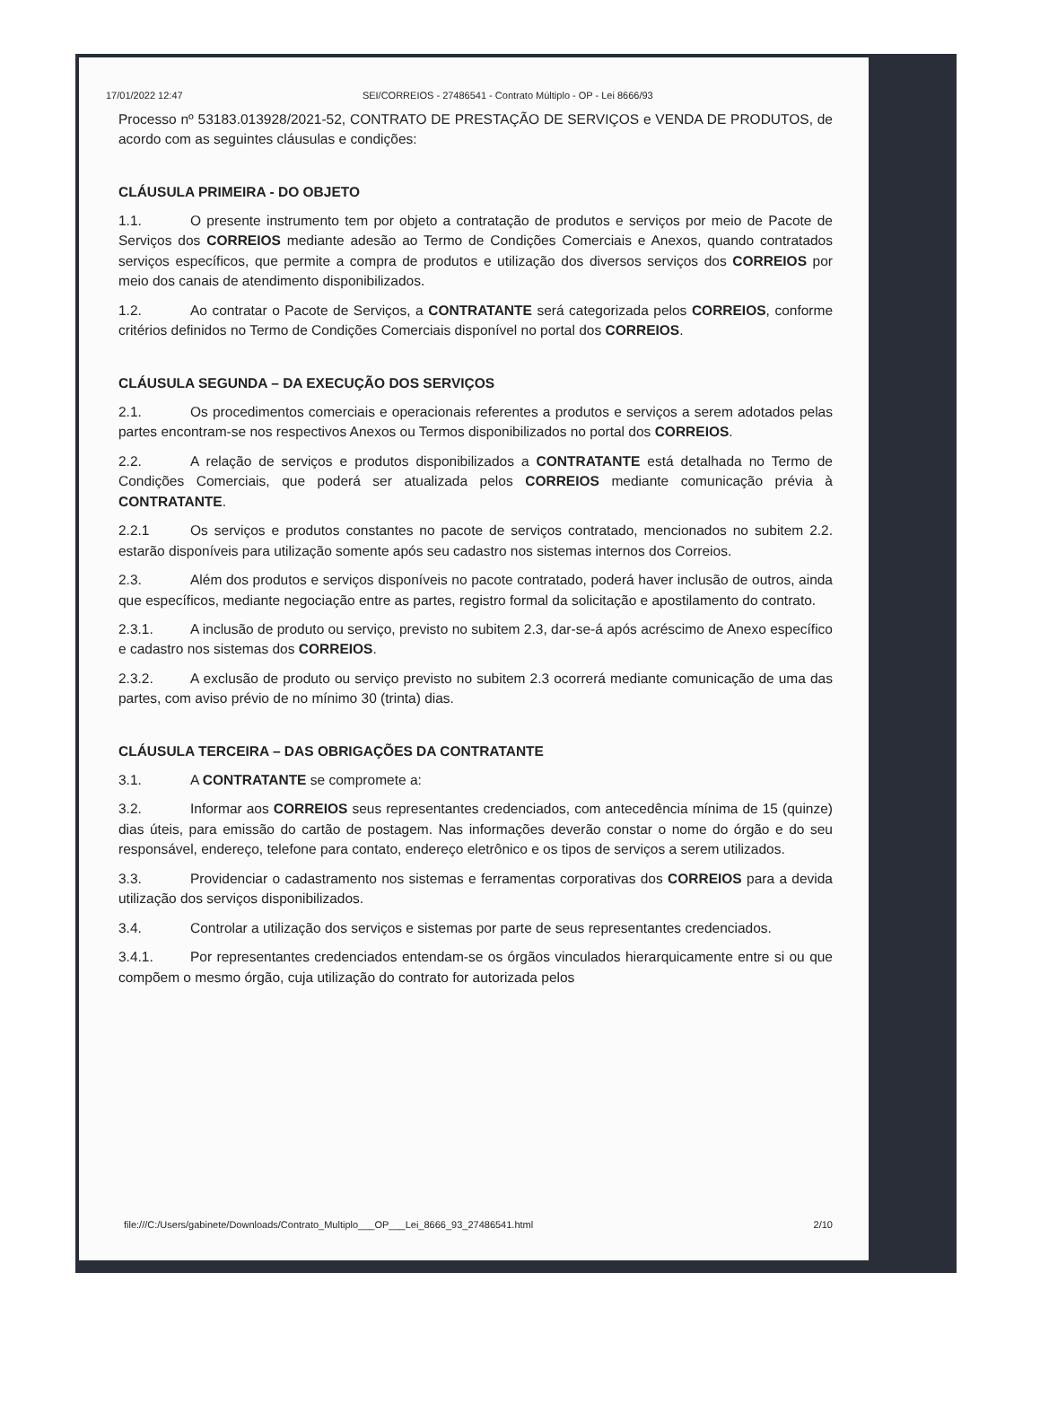17/01/2022 12:47 SEI/CORREIOS - 27486541 - Contrato Múltiplo - OP - Lei 8666/93
Processo nº 53183.013928/2021-52, CONTRATO DE PRESTAÇÃO DE SERVIÇOS e VENDA DE PRODUTOS, de acordo com as seguintes cláusulas e condições:
CLÁUSULA PRIMEIRA - DO OBJETO
1.1. O presente instrumento tem por objeto a contratação de produtos e serviços por meio de Pacote de Serviços dos CORREIOS mediante adesão ao Termo de Condições Comerciais e Anexos, quando contratados serviços específicos, que permite a compra de produtos e utilização dos diversos serviços dos CORREIOS por meio dos canais de atendimento disponibilizados.
1.2. Ao contratar o Pacote de Serviços, a CONTRATANTE será categorizada pelos CORREIOS, conforme critérios definidos no Termo de Condições Comerciais disponível no portal dos CORREIOS.
CLÁUSULA SEGUNDA – DA EXECUÇÃO DOS SERVIÇOS
2.1. Os procedimentos comerciais e operacionais referentes a produtos e serviços a serem adotados pelas partes encontram-se nos respectivos Anexos ou Termos disponibilizados no portal dos CORREIOS.
2.2. A relação de serviços e produtos disponibilizados a CONTRATANTE está detalhada no Termo de Condições Comerciais, que poderá ser atualizada pelos CORREIOS mediante comunicação prévia à CONTRATANTE.
2.2.1 Os serviços e produtos constantes no pacote de serviços contratado, mencionados no subitem 2.2. estarão disponíveis para utilização somente após seu cadastro nos sistemas internos dos Correios.
2.3. Além dos produtos e serviços disponíveis no pacote contratado, poderá haver inclusão de outros, ainda que específicos, mediante negociação entre as partes, registro formal da solicitação e apostilamento do contrato.
2.3.1. A inclusão de produto ou serviço, previsto no subitem 2.3, dar-se-á após acréscimo de Anexo específico e cadastro nos sistemas dos CORREIOS.
2.3.2. A exclusão de produto ou serviço previsto no subitem 2.3 ocorrerá mediante comunicação de uma das partes, com aviso prévio de no mínimo 30 (trinta) dias.
CLÁUSULA TERCEIRA – DAS OBRIGAÇÕES DA CONTRATANTE
3.1. A CONTRATANTE se compromete a:
3.2. Informar aos CORREIOS seus representantes credenciados, com antecedência mínima de 15 (quinze) dias úteis, para emissão do cartão de postagem. Nas informações deverão constar o nome do órgão e do seu responsável, endereço, telefone para contato, endereço eletrônico e os tipos de serviços a serem utilizados.
3.3. Providenciar o cadastramento nos sistemas e ferramentas corporativas dos CORREIOS para a devida utilização dos serviços disponibilizados.
3.4. Controlar a utilização dos serviços e sistemas por parte de seus representantes credenciados.
3.4.1. Por representantes credenciados entendam-se os órgãos vinculados hierarquicamente entre si ou que compõem o mesmo órgão, cuja utilização do contrato for autorizada pelos
file:///C:/Users/gabinete/Downloads/Contrato_Multiplo___OP___Lei_8666_93_27486541.html 2/10